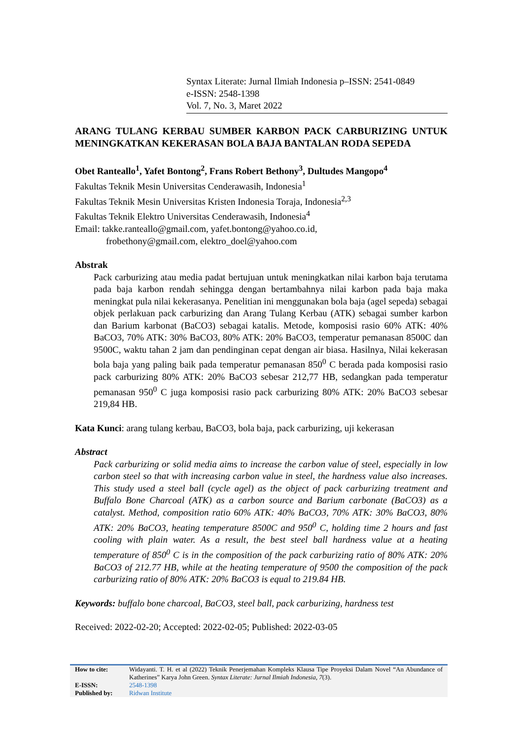Syntax Literate: Jurnal Ilmiah Indonesia p–ISSN: 2541-0849
e-ISSN: 2548-1398
Vol. 7, No. 3, Maret 2022
ARANG TULANG KERBAU SUMBER KARBON PACK CARBURIZING UNTUK MENINGKATKAN KEKERASAN BOLA BAJA BANTALAN RODA SEPEDA
Obet Ranteallo<sup>1</sup>, Yafet Bontong<sup>2</sup>, Frans Robert Bethony<sup>3</sup>, Dultudes Mangopo<sup>4</sup>
Fakultas Teknik Mesin Universitas Cenderawasih, Indonesia<sup>1</sup>
Fakultas Teknik Mesin Universitas Kristen Indonesia Toraja, Indonesia<sup>2,3</sup>
Fakultas Teknik Elektro Universitas Cenderawasih, Indonesia<sup>4</sup>
Email: takke.ranteallo@gmail.com, yafet.bontong@yahoo.co.id,
frobethony@gmail.com, elektro_doel@yahoo.com
Abstrak
Pack carburizing atau media padat bertujuan untuk meningkatkan nilai karbon baja terutama pada baja karbon rendah sehingga dengan bertambahnya nilai karbon pada baja maka meningkat pula nilai kekerasanya. Penelitian ini menggunakan bola baja (agel sepeda) sebagai objek perlakuan pack carburizing dan Arang Tulang Kerbau (ATK) sebagai sumber karbon dan Barium karbonat (BaCO3) sebagai katalis. Metode, komposisi rasio 60% ATK: 40% BaCO3, 70% ATK: 30% BaCO3, 80% ATK: 20% BaCO3, temperatur pemanasan 8500C dan 9500C, waktu tahan 2 jam dan pendinginan cepat dengan air biasa. Hasilnya, Nilai kekerasan bola baja yang paling baik pada temperatur pemanasan 850<sup>0</sup> C berada pada komposisi rasio pack carburizing 80% ATK: 20% BaCO3 sebesar 212,77 HB, sedangkan pada temperatur pemanasan 950<sup>0</sup> C juga komposisi rasio pack carburizing 80% ATK: 20% BaCO3 sebesar 219,84 HB.
Kata Kunci: arang tulang kerbau, BaCO3, bola baja, pack carburizing, uji kekerasan
Abstract
Pack carburizing or solid media aims to increase the carbon value of steel, especially in low carbon steel so that with increasing carbon value in steel, the hardness value also increases. This study used a steel ball (cycle agel) as the object of pack carburizing treatment and Buffalo Bone Charcoal (ATK) as a carbon source and Barium carbonate (BaCO3) as a catalyst. Method, composition ratio 60% ATK: 40% BaCO3, 70% ATK: 30% BaCO3, 80% ATK: 20% BaCO3, heating temperature 8500C and 950<sup>0</sup> C, holding time 2 hours and fast cooling with plain water. As a result, the best steel ball hardness value at a heating temperature of 850<sup>0</sup> C is in the composition of the pack carburizing ratio of 80% ATK: 20% BaCO3 of 212.77 HB, while at the heating temperature of 9500 the composition of the pack carburizing ratio of 80% ATK: 20% BaCO3 is equal to 219.84 HB.
Keywords: buffalo bone charcoal, BaCO3, steel ball, pack carburizing, hardness test
Received: 2022-02-20; Accepted: 2022-02-05; Published: 2022-03-05
| How to cite: | Widayanti. T. H. et al (2022) Teknik Penerjemahan Kompleks Klausa Tipe Proyeksi Dalam Novel “An Abundance of Katherines” Karya John Green. Syntax Literate: Jurnal Ilmiah Indonesia, 7 (3). |
| E-ISSN: | 2548-1398 |
| Published by: | Ridwan Institute |